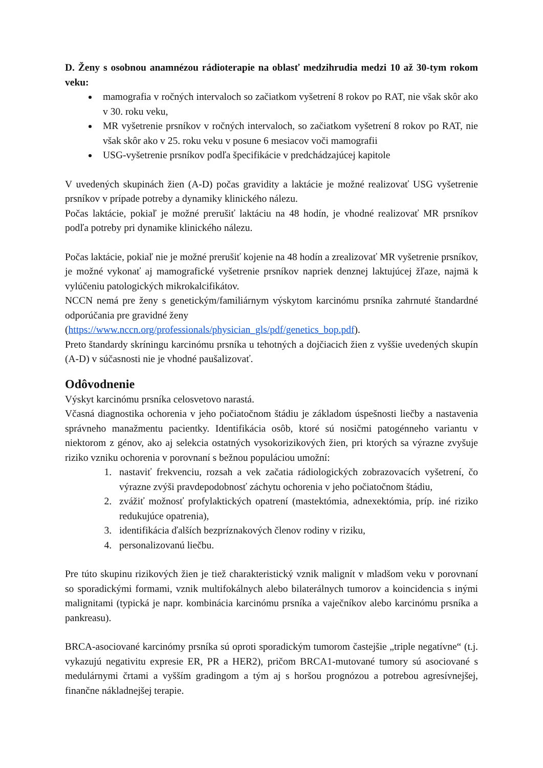D. Ženy s osobnou anamnézou rádioterapie na oblasť medzihrudia medzi 10 až 30-tym rokom veku:
mamografia v ročných intervaloch so začiatkom vyšetrení 8 rokov po RAT, nie však skôr ako v 30. roku veku,
MR vyšetrenie prsníkov v ročných intervaloch, so začiatkom vyšetrení 8 rokov po RAT, nie však skôr ako v 25. roku veku v posune 6 mesiacov voči mamografii
USG-vyšetrenie prsníkov podľa špecifikácie v predchádzajúcej kapitole
V uvedených skupinách žien (A-D) počas gravidity a laktácie je možné realizovať USG vyšetrenie prsníkov v prípade potreby a dynamiky klinického nálezu.
Počas laktácie, pokiaľ je možné prerušiť laktáciu na 48 hodín, je vhodné realizovať MR prsníkov podľa potreby pri dynamike klinického nálezu.
Počas laktácie, pokiaľ nie je možné prerušiť kojenie na 48 hodín a zrealizovať MR vyšetrenie prsníkov, je možné vykonať aj mamografické vyšetrenie prsníkov napriek denznej laktujúcej žľaze, najmä k vylúčeniu patologických mikrokalcifikátov.
NCCN nemá pre ženy s genetickým/familiárnym výskytom karcinómu prsníka zahrnuté štandardné odporúčania pre gravidné ženy
(https://www.nccn.org/professionals/physician_gls/pdf/genetics_bop.pdf).
Preto štandardy skríningu karcinómu prsníka u tehotných a dojčiacich žien z vyššie uvedených skupín (A-D) v súčasnosti nie je vhodné paušalizovať.
Odôvodnenie
Výskyt karcinómu prsníka celosvetovo narastá.
Včasná diagnostika ochorenia v jeho počiatočnom štádiu je základom úspešnosti liečby a nastavenia správneho manažmentu pacientky. Identifikácia osôb, ktoré sú nosičmi patogénneho variantu v niektorom z génov, ako aj selekcia ostatných vysokorizikových žien, pri ktorých sa výrazne zvyšuje riziko vzniku ochorenia v porovnaní s bežnou populáciou umožní:
1. nastaviť frekvenciu, rozsah a vek začatia rádiologických zobrazovacích vyšetrení, čo výrazne zvýši pravdepodobnosť záchytu ochorenia v jeho počiatočnom štádiu,
2. zvážiť možnosť profylaktických opatrení (mastektómia, adnexektómia, príp. iné riziko redukujúce opatrenia),
3. identifikácia ďalších bezpríznakových členov rodiny v riziku,
4. personalizovanú liečbu.
Pre túto skupinu rizikových žien je tiež charakteristický vznik malignít v mladšom veku v porovnaní so sporadickými formami, vznik multifokálnych alebo bilaterálnych tumorov a koincidencia s inými malignitami (typická je napr. kombinácia karcinómu prsníka a vaječníkov alebo karcinómu prsníka a pankreasu).
BRCA-asociované karcinómy prsníka sú oproti sporadickým tumorom častejšie „triple negatívne“ (t.j. vykazujú negativitu expresie ER, PR a HER2), pričom BRCA1-mutované tumory sú asociované s medulárnymi črtami a vyšším gradingom a tým aj s horšou prognózou a potrebou agresívnejšej, finančne nákladnejšej terapie.